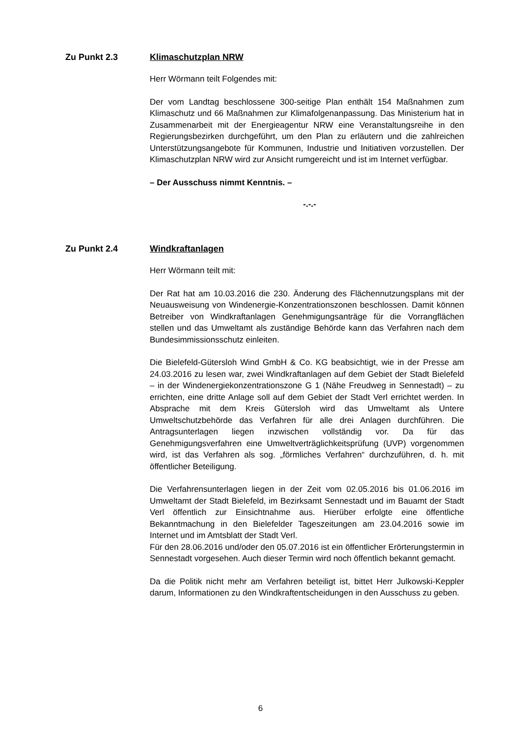Zu Punkt 2.3 Klimaschutzplan NRW
Herr Wörmann teilt Folgendes mit:
Der vom Landtag beschlossene 300-seitige Plan enthält 154 Maßnahmen zum Klimaschutz und 66 Maßnahmen zur Klimafolgenanpassung. Das Ministerium hat in Zusammenarbeit mit der Energieagentur NRW eine Veranstaltungsreihe in den Regierungsbezirken durchgeführt, um den Plan zu erläutern und die zahlreichen Unterstützungsangebote für Kommunen, Industrie und Initiativen vorzustellen. Der Klimaschutzplan NRW wird zur Ansicht rumgereicht und ist im Internet verfügbar.
– Der Ausschuss nimmt Kenntnis. –
-.-.-
Zu Punkt 2.4 Windkraftanlagen
Herr Wörmann teilt mit:
Der Rat hat am 10.03.2016 die 230. Änderung des Flächennutzungsplans mit der Neuausweisung von Windenergie-Konzentrationszonen beschlossen. Damit können Betreiber von Windkraftanlagen Genehmigungsanträge für die Vorrangflächen stellen und das Umweltamt als zuständige Behörde kann das Verfahren nach dem Bundesimmissionsschutz einleiten.
Die Bielefeld-Gütersloh Wind GmbH & Co. KG beabsichtigt, wie in der Presse am 24.03.2016 zu lesen war, zwei Windkraftanlagen auf dem Gebiet der Stadt Bielefeld – in der Windenergiekonzentrationszone G 1 (Nähe Freudweg in Sennestadt) – zu errichten, eine dritte Anlage soll auf dem Gebiet der Stadt Verl errichtet werden. In Absprache mit dem Kreis Gütersloh wird das Umweltamt als Untere Umweltschutzbehörde das Verfahren für alle drei Anlagen durchführen. Die Antragsunterlagen liegen inzwischen vollständig vor. Da für das Genehmigungsverfahren eine Umweltverträglichkeitsprüfung (UVP) vorgenommen wird, ist das Verfahren als sog. „förmliches Verfahren“ durchzuführen, d. h. mit öffentlicher Beteiligung.
Die Verfahrensunterlagen liegen in der Zeit vom 02.05.2016 bis 01.06.2016 im Umweltamt der Stadt Bielefeld, im Bezirksamt Sennestadt und im Bauamt der Stadt Verl öffentlich zur Einsichtnahme aus. Hierüber erfolgte eine öffentliche Bekanntmachung in den Bielefelder Tageszeitungen am 23.04.2016 sowie im Internet und im Amtsblatt der Stadt Verl.
Für den 28.06.2016 und/oder den 05.07.2016 ist ein öffentlicher Erörterungstermin in Sennestadt vorgesehen. Auch dieser Termin wird noch öffentlich bekannt gemacht.
Da die Politik nicht mehr am Verfahren beteiligt ist, bittet Herr Julkowski-Keppler darum, Informationen zu den Windkraftentscheidungen in den Ausschuss zu geben.
6